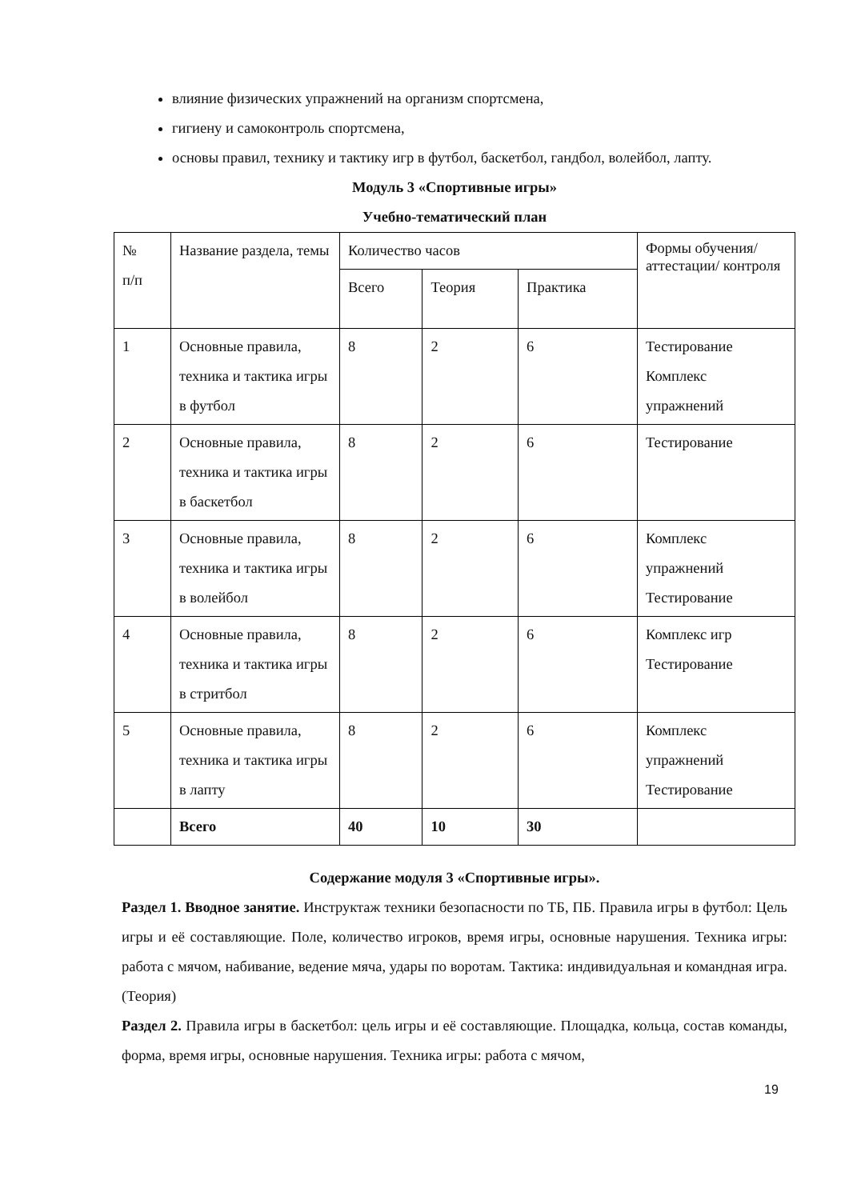влияние физических упражнений на организм спортсмена,
гигиену и самоконтроль спортсмена,
основы правил, технику и тактику игр в футбол, баскетбол, гандбол, волейбол, лапту.
Модуль 3 «Спортивные игры»
Учебно-тематический план
| № п/п | Название раздела, темы | Количество часов | | | Формы обучения/ аттестации/ контроля |
| | | Всего | Теория | Практика | |
| 1 | Основные правила, техника и тактика игры в футбол | 8 | 2 | 6 | Тестирование Комплекс упражнений |
| 2 | Основные правила, техника и тактика игры в баскетбол | 8 | 2 | 6 | Тестирование |
| 3 | Основные правила, техника и тактика игры в волейбол | 8 | 2 | 6 | Комплекс упражнений Тестирование |
| 4 | Основные правила, техника и тактика игры в стритбол | 8 | 2 | 6 | Комплекс игр Тестирование |
| 5 | Основные правила, техника и тактика игры в лапту | 8 | 2 | 6 | Комплекс упражнений Тестирование |
| | Всего | 40 | 10 | 30 | |
Содержание модуля 3 «Спортивные игры».
Раздел 1. Вводное занятие. Инструктаж техники безопасности по ТБ, ПБ. Правила игры в футбол: Цель игры и её составляющие. Поле, количество игроков, время игры, основные нарушения. Техника игры: работа с мячом, набивание, ведение мяча, удары по воротам. Тактика: индивидуальная и командная игра. (Теория)
Раздел 2. Правила игры в баскетбол: цель игры и её составляющие. Площадка, кольца, состав команды, форма, время игры, основные нарушения. Техника игры: работа с мячом,
19